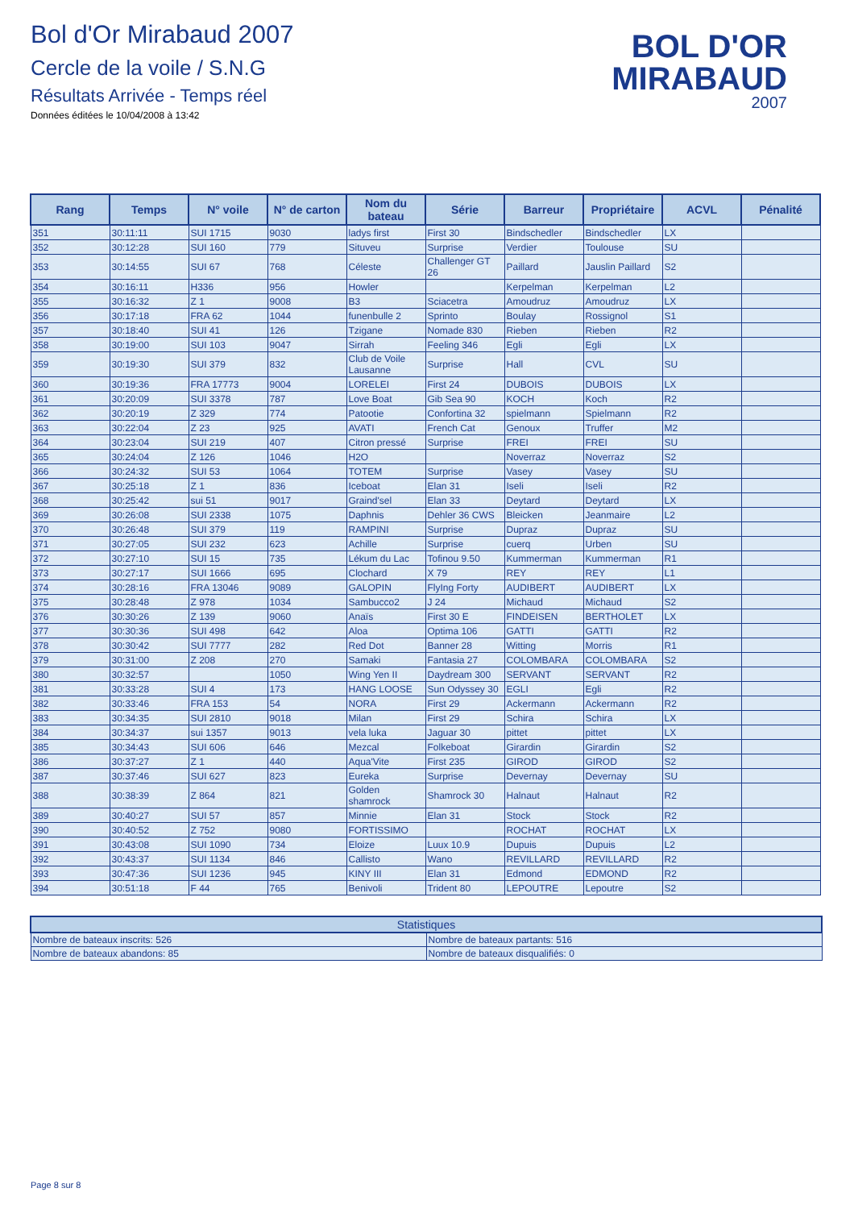Bol d'Or Mirabaud 2007
Cercle de la voile / S.N.G
Résultats Arrivée - Temps réel
Données éditées le 10/04/2008 à 13:42
BOL D'OR
MIRABAUD
2007
| Rang | Temps | N° voile | N° de carton | Nom du bateau | Série | Barreur | Propriétaire | ACVL | Pénalité |
| --- | --- | --- | --- | --- | --- | --- | --- | --- | --- |
| 351 | 30:11:11 | SUI 1715 | 9030 | ladys first | First 30 | Bindschedler | Bindschedler | LX | |
| 352 | 30:12:28 | SUI 160 | 779 | Situveu | Surprise | Verdier | Toulouse | SU | |
| 353 | 30:14:55 | SUI 67 | 768 | Céleste | Challenger GT 26 | Paillard | Jauslin Paillard | S2 | |
| 354 | 30:16:11 | H336 | 956 | Howler | | Kerpelman | Kerpelman | L2 | |
| 355 | 30:16:32 | Z 1 | 9008 | B3 | Sciacetra | Amoudruz | Amoudruz | LX | |
| 356 | 30:17:18 | FRA 62 | 1044 | funenbulle 2 | Sprinto | Boulay | Rossignol | S1 | |
| 357 | 30:18:40 | SUI 41 | 126 | Tzigane | Nomade 830 | Rieben | Rieben | R2 | |
| 358 | 30:19:00 | SUI 103 | 9047 | Sirrah | Feeling 346 | Egli | Egli | LX | |
| 359 | 30:19:30 | SUI 379 | 832 | Club de Voile Lausanne | Surprise | Hall | CVL | SU | |
| 360 | 30:19:36 | FRA 17773 | 9004 | LORELEI | First 24 | DUBOIS | DUBOIS | LX | |
| 361 | 30:20:09 | SUI 3378 | 787 | Love Boat | Gib Sea 90 | KOCH | Koch | R2 | |
| 362 | 30:20:19 | Z 329 | 774 | Patootie | Confortina 32 | spielmann | Spielmann | R2 | |
| 363 | 30:22:04 | Z 23 | 925 | AVATI | French Cat | Genoux | Truffer | M2 | |
| 364 | 30:23:04 | SUI 219 | 407 | Citron pressé | Surprise | FREI | FREI | SU | |
| 365 | 30:24:04 | Z 126 | 1046 | H2O | | Noverraz | Noverraz | S2 | |
| 366 | 30:24:32 | SUI 53 | 1064 | TOTEM | Surprise | Vasey | Vasey | SU | |
| 367 | 30:25:18 | Z 1 | 836 | Iceboat | Elan 31 | Iseli | Iseli | R2 | |
| 368 | 30:25:42 | sui 51 | 9017 | Graind'sel | Elan 33 | Deytard | Deytard | LX | |
| 369 | 30:26:08 | SUI 2338 | 1075 | Daphnis | Dehler 36 CWS | Bleicken | Jeanmaire | L2 | |
| 370 | 30:26:48 | SUI 379 | 119 | RAMPINI | Surprise | Dupraz | Dupraz | SU | |
| 371 | 30:27:05 | SUI 232 | 623 | Achille | Surprise | cuerq | Urben | SU | |
| 372 | 30:27:10 | SUI 15 | 735 | Lékum du Lac | Tofinou 9.50 | Kummerman | Kummerman | R1 | |
| 373 | 30:27:17 | SUI 1666 | 695 | Clochard | X 79 | REY | REY | L1 | |
| 374 | 30:28:16 | FRA 13046 | 9089 | GALOPIN | FlyIng Forty | AUDIBERT | AUDIBERT | LX | |
| 375 | 30:28:48 | Z 978 | 1034 | Sambucco2 | J 24 | Michaud | Michaud | S2 | |
| 376 | 30:30:26 | Z 139 | 9060 | Anaïs | First 30 E | FINDEISEN | BERTHOLET | LX | |
| 377 | 30:30:36 | SUI 498 | 642 | Aloa | Optima 106 | GATTI | GATTI | R2 | |
| 378 | 30:30:42 | SUI 7777 | 282 | Red Dot | Banner 28 | Witting | Morris | R1 | |
| 379 | 30:31:00 | Z 208 | 270 | Samaki | Fantasia 27 | COLOMBARA | COLOMBARA | S2 | |
| 380 | 30:32:57 | | 1050 | Wing Yen II | Daydream 300 | SERVANT | SERVANT | R2 | |
| 381 | 30:33:28 | SUI 4 | 173 | HANG LOOSE | Sun Odyssey 30 | EGLI | Egli | R2 | |
| 382 | 30:33:46 | FRA 153 | 54 | NORA | First 29 | Ackermann | Ackermann | R2 | |
| 383 | 30:34:35 | SUI 2810 | 9018 | Milan | First 29 | Schira | Schira | LX | |
| 384 | 30:34:37 | sui 1357 | 9013 | vela luka | Jaguar 30 | pittet | pittet | LX | |
| 385 | 30:34:43 | SUI 606 | 646 | Mezcal | Folkeboat | Girardin | Girardin | S2 | |
| 386 | 30:37:27 | Z 1 | 440 | Aqua'Vite | First 235 | GIROD | GIROD | S2 | |
| 387 | 30:37:46 | SUI 627 | 823 | Eureka | Surprise | Devernay | Devernay | SU | |
| 388 | 30:38:39 | Z 864 | 821 | Golden shamrock | Shamrock 30 | Halnaut | Halnaut | R2 | |
| 389 | 30:40:27 | SUI 57 | 857 | Minnie | Elan 31 | Stock | Stock | R2 | |
| 390 | 30:40:52 | Z 752 | 9080 | FORTISSIMO | | ROCHAT | ROCHAT | LX | |
| 391 | 30:43:08 | SUI 1090 | 734 | Eloize | Luux 10.9 | Dupuis | Dupuis | L2 | |
| 392 | 30:43:37 | SUI 1134 | 846 | Callisto | Wano | REVILLARD | REVILLARD | R2 | |
| 393 | 30:47:36 | SUI 1236 | 945 | KINY III | Elan 31 | Edmond | EDMOND | R2 | |
| 394 | 30:51:18 | F 44 | 765 | Benivoli | Trident 80 | LEPOUTRE | Lepoutre | S2 | |
| Statistiques | |
| --- | --- |
| Nombre de bateaux inscrits: 526 | Nombre de bateaux partants: 516 |
| Nombre de bateaux abandons: 85 | Nombre de bateaux disqualifiés: 0 |
Page 8 sur 8